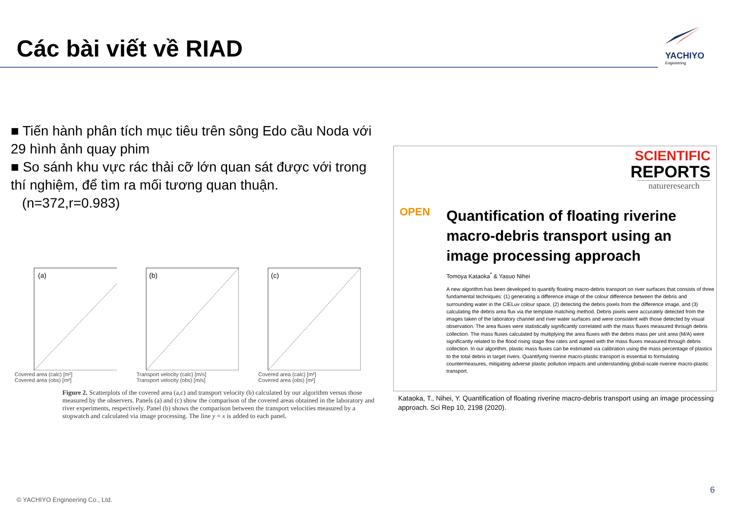Các bài viết về RIAD
YACHIYO
Engineering
■ Tiến hành phân tích mục tiêu trên sông Edo cầu Noda với 29 hình ảnh quay phim
■ So sánh khu vực rác thải cỡ lớn quan sát được với trong thí nghiệm, để tìm ra mối tương quan thuận.
(n=372,r=0.983)
(a)
Covered area (calc) [m²]
Covered area (obs) [m²]
(b)
Transport velocity (calc) [m/s]
Transport velocity (obs) [m/s]
(c)
Covered area (calc) [m²]
Covered area (obs) [m²]
Figure 2. Scatterplots of the covered area (a,c) and transport velocity (b) calculated by our algorithm versus those measured by the observers. Panels (a) and (c) show the comparison of the covered areas obtained in the laboratory and river experiments, respectively. Panel (b) shows the comparison between the transport velocities measured by a stopwatch and calculated via image processing. The line y = x is added to each panel.
SCIENTIFIC
REPORTS
natureresearch
OPEN
Quantification of floating riverine macro-debris transport using an image processing approach
Tomoya Kataoka<sup>*</sup> & Yasuo Nihei
A new algorithm has been developed to quantify floating macro-debris transport on river surfaces that consists of three fundamental techniques: (1) generating a difference image of the colour difference between the debris and surrounding water in the CIELuv colour space, (2) detecting the debris pixels from the difference image, and (3) calculating the debris area flux via the template matching method. Debris pixels were accurately detected from the images taken of the laboratory channel and river water surfaces and were consistent with those detected by visual observation. The area fluxes were statistically significantly correlated with the mass fluxes measured through debris collection. The mass fluxes calculated by multiplying the area fluxes with the debris mass per unit area (M/A) were significantly related to the flood rising stage flow rates and agreed with the mass fluxes measured through debris collection. In our algorithm, plastic mass fluxes can be estimated via calibration using the mass percentage of plastics to the total debris in target rivers. Quantifying riverine macro-plastic transport is essential to formulating countermeasures, mitigating adverse plastic pollution impacts and understanding global-scale riverine macro-plastic transport.
Kataoka, T., Nihei, Y. Quantification of floating riverine macro-debris transport using an image processing approach. Sci Rep 10, 2198 (2020).
6
© YACHIYO Engineering Co., Ltd.